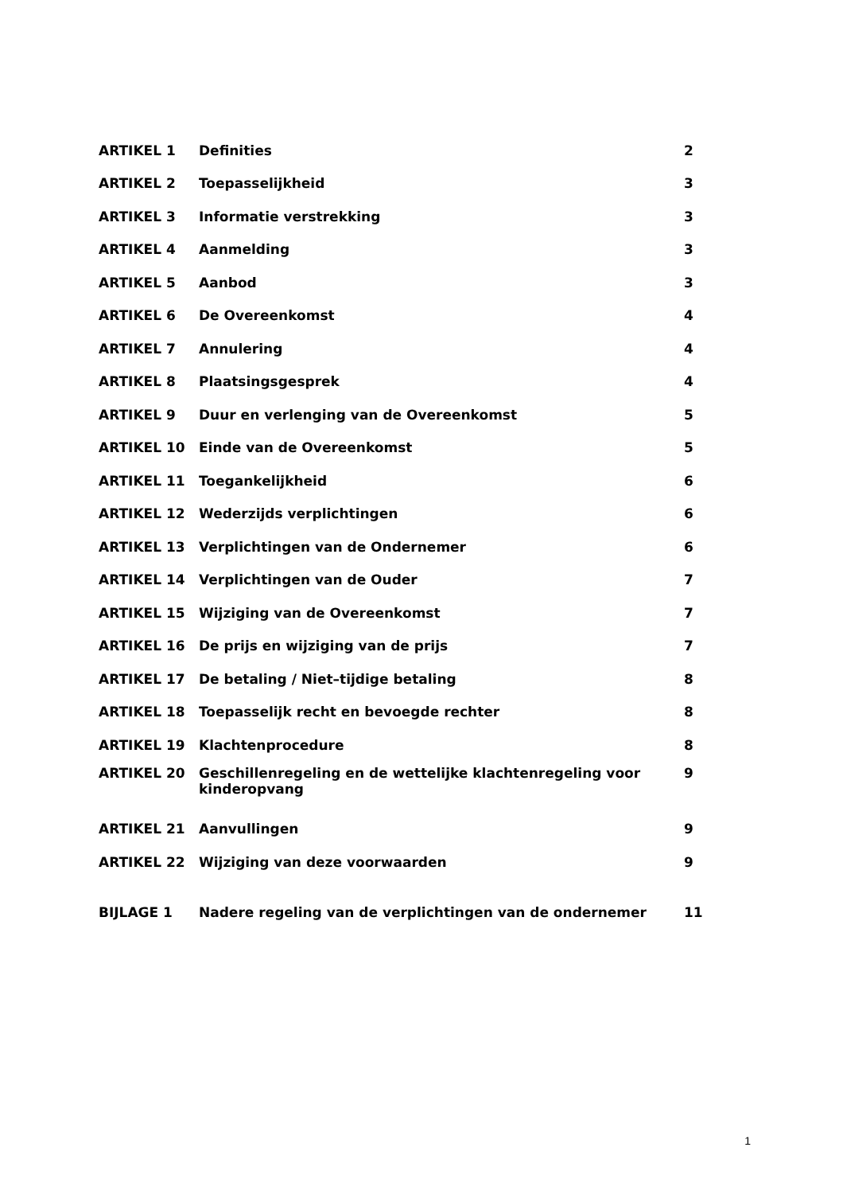| ARTIKEL 1 | Definities | 2 |
| ARTIKEL 2 | Toepasselijkheid | 3 |
| ARTIKEL 3 | Informatie verstrekking | 3 |
| ARTIKEL 4 | Aanmelding | 3 |
| ARTIKEL 5 | Aanbod | 3 |
| ARTIKEL 6 | De Overeenkomst | 4 |
| ARTIKEL 7 | Annulering | 4 |
| ARTIKEL 8 | Plaatsingsgesprek | 4 |
| ARTIKEL 9 | Duur en verlenging van de Overeenkomst | 5 |
| ARTIKEL 10 | Einde van de Overeenkomst | 5 |
| ARTIKEL 11 | Toegankelijkheid | 6 |
| ARTIKEL 12 | Wederzijds verplichtingen | 6 |
| ARTIKEL 13 | Verplichtingen van de Ondernemer | 6 |
| ARTIKEL 14 | Verplichtingen van de Ouder | 7 |
| ARTIKEL 15 | Wijziging van de Overeenkomst | 7 |
| ARTIKEL 16 | De prijs en wijziging van de prijs | 7 |
| ARTIKEL 17 | De betaling / Niet–tijdige betaling | 8 |
| ARTIKEL 18 | Toepasselijk recht en bevoegde rechter | 8 |
| ARTIKEL 19 | Klachtenprocedure | 8 |
| ARTIKEL 20 | Geschillenregeling en de wettelijke klachtenregeling voor kinderopvang | 9 |
| ARTIKEL 21 | Aanvullingen | 9 |
| ARTIKEL 22 | Wijziging van deze voorwaarden | 9 |
| BIJLAGE 1 | Nadere regeling van de verplichtingen van de ondernemer | 11 |
1